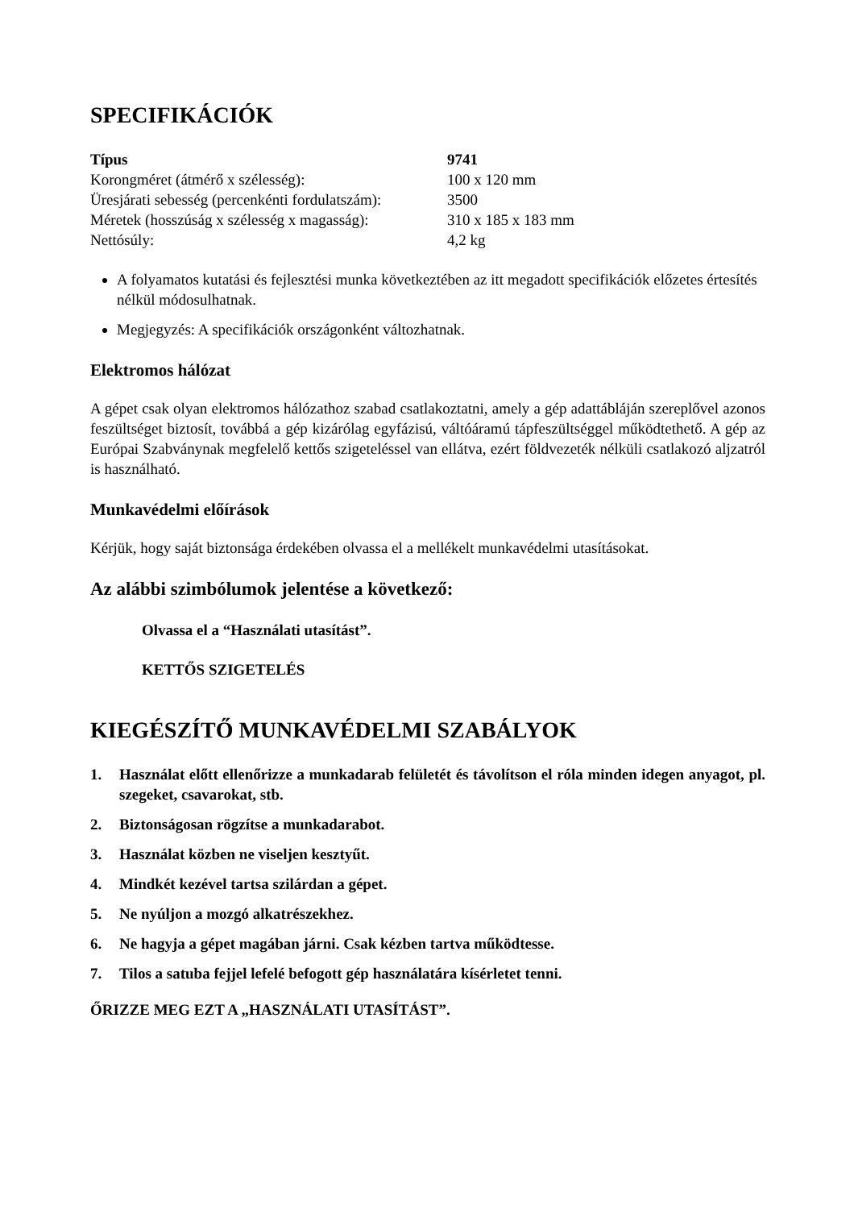SPECIFIKÁCIÓK
| Típus | 9741 |
| --- | --- |
| Korongméret (átmérő x szélesség): | 100 x 120 mm |
| Üresjárati sebesség (percenkénti fordulatszám): | 3500 |
| Méretek (hosszúság x szélesség x magasság): | 310 x 185 x 183 mm |
| Nettósúly: | 4,2 kg |
A folyamatos kutatási és fejlesztési munka következtében az itt megadott specifikációk előzetes értesítés nélkül módosulhatnak.
Megjegyzés: A specifikációk országonként változhatnak.
Elektromos hálózat
A gépet csak olyan elektromos hálózathoz szabad csatlakoztatni, amely a gép adattábláján szereplővel azonos feszültséget biztosít, továbbá a gép kizárólag egyfázisú, váltóáramú tápfeszültséggel működtethető. A gép az Európai Szabványnak megfelelő kettős szigeteléssel van ellátva, ezért földvezeték nélküli csatlakozó aljzatról is használható.
Munkavédelmi előírások
Kérjük, hogy saját biztonsága érdekében olvassa el a mellékelt munkavédelmi utasításokat.
Az alábbi szimbólumok jelentése a következő:
Olvassa el a “Használati utasítást”.
KETTŐS SZIGETELÉS
KIEGÉSZÍTŐ MUNKAVÉDELMI SZABÁLYOK
1. Használat előtt ellenőrizze a munkadarab felületét és távolítson el róla minden idegen anyagot, pl. szegeket, csavarokat, stb.
2. Biztonságosan rögzítse a munkadarabot.
3. Használat közben ne viseljen kesztyűt.
4. Mindkét kezével tartsa szilárdan a gépet.
5. Ne nyúljon a mozgó alkatrészekhez.
6. Ne hagyja a gépet magában járni. Csak kézben tartva működtesse.
7. Tilos a satuba fejjel lefelé befogott gép használatára kísérletet tenni.
ŐRIZZE MEG EZT A „HASZNÁLATI UTASÍTÁST”.